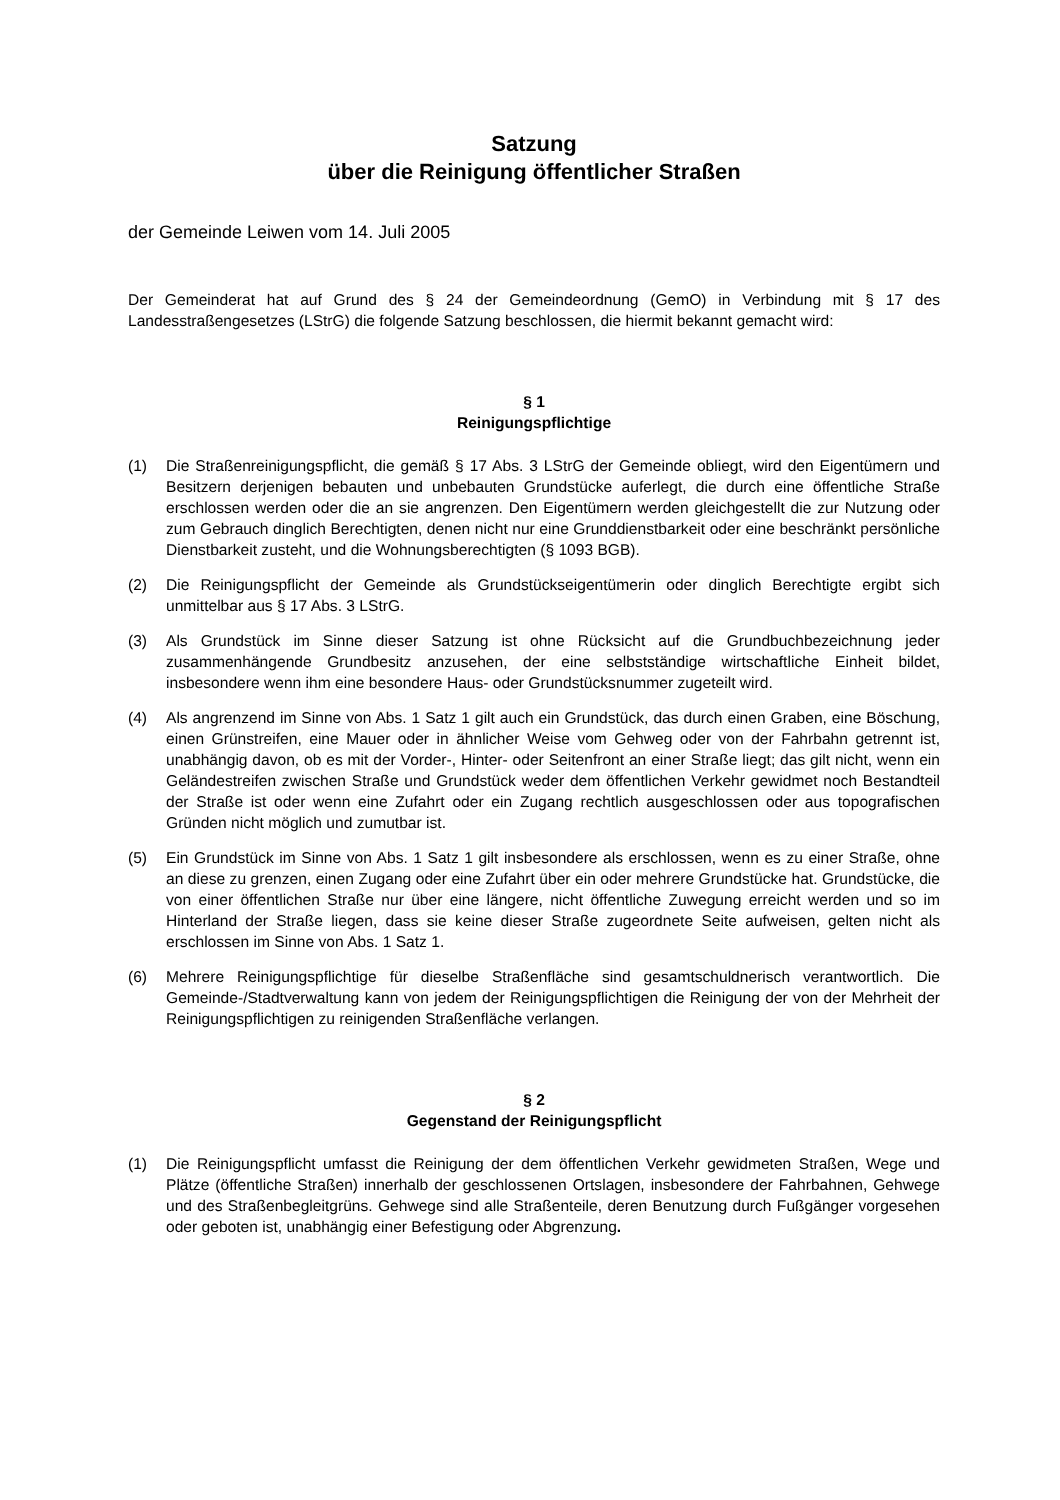Satzung
über die Reinigung öffentlicher Straßen
der Gemeinde Leiwen vom 14. Juli 2005
Der Gemeinderat hat auf Grund des § 24 der Gemeindeordnung (GemO) in Verbindung mit § 17 des Landesstraßengesetzes (LStrG) die folgende Satzung beschlossen, die hiermit bekannt gemacht wird:
§ 1
Reinigungspflichtige
(1) Die Straßenreinigungspflicht, die gemäß § 17 Abs. 3 LStrG der Gemeinde obliegt, wird den Eigentümern und Besitzern derjenigen bebauten und unbebauten Grundstücke auferlegt, die durch eine öffentliche Straße erschlossen werden oder die an sie angrenzen. Den Eigentümern werden gleichgestellt die zur Nutzung oder zum Gebrauch dinglich Berechtigten, denen nicht nur eine Grunddienstbarkeit oder eine beschränkt persönliche Dienstbarkeit zusteht, und die Wohnungsberechtigten (§ 1093 BGB).
(2) Die Reinigungspflicht der Gemeinde als Grundstückseigentümerin oder dinglich Berechtigte ergibt sich unmittelbar aus § 17 Abs. 3 LStrG.
(3) Als Grundstück im Sinne dieser Satzung ist ohne Rücksicht auf die Grundbuchbezeichnung jeder zusammenhängende Grundbesitz anzusehen, der eine selbstständige wirtschaftliche Einheit bildet, insbesondere wenn ihm eine besondere Haus- oder Grundstücksnummer zugeteilt wird.
(4) Als angrenzend im Sinne von Abs. 1 Satz 1 gilt auch ein Grundstück, das durch einen Graben, eine Böschung, einen Grünstreifen, eine Mauer oder in ähnlicher Weise vom Gehweg oder von der Fahrbahn getrennt ist, unabhängig davon, ob es mit der Vorder-, Hinter- oder Seitenfront an einer Straße liegt; das gilt nicht, wenn ein Geländestreifen zwischen Straße und Grundstück weder dem öffentlichen Verkehr gewidmet noch Bestandteil der Straße ist oder wenn eine Zufahrt oder ein Zugang rechtlich ausgeschlossen oder aus topografischen Gründen nicht möglich und zumutbar ist.
(5) Ein Grundstück im Sinne von Abs. 1 Satz 1 gilt insbesondere als erschlossen, wenn es zu einer Straße, ohne an diese zu grenzen, einen Zugang oder eine Zufahrt über ein oder mehrere Grundstücke hat. Grundstücke, die von einer öffentlichen Straße nur über eine längere, nicht öffentliche Zuwegung erreicht werden und so im Hinterland der Straße liegen, dass sie keine dieser Straße zugeordnete Seite aufweisen, gelten nicht als erschlossen im Sinne von Abs. 1 Satz 1.
(6) Mehrere Reinigungspflichtige für dieselbe Straßenfläche sind gesamtschuldnerisch verantwortlich. Die Gemeinde-/Stadtverwaltung kann von jedem der Reinigungspflichtigen die Reinigung der von der Mehrheit der Reinigungspflichtigen zu reinigenden Straßenfläche verlangen.
§ 2
Gegenstand der Reinigungspflicht
(1) Die Reinigungspflicht umfasst die Reinigung der dem öffentlichen Verkehr gewidmeten Straßen, Wege und Plätze (öffentliche Straßen) innerhalb der geschlossenen Ortslagen, insbesondere der Fahrbahnen, Gehwege und des Straßenbegleitgrüns. Gehwege sind alle Straßenteile, deren Benutzung durch Fußgänger vorgesehen oder geboten ist, unabhängig einer Befestigung oder Abgrenzung.